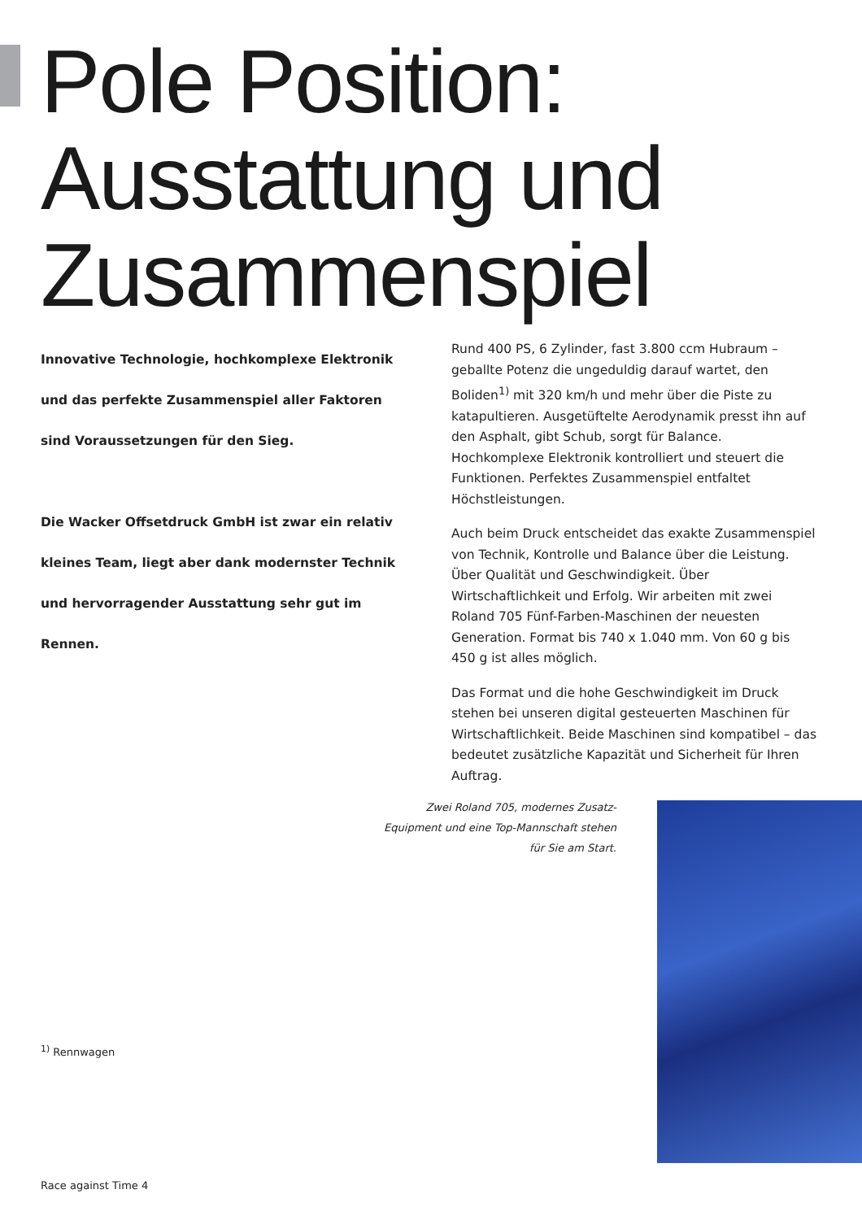Pole Position:
Ausstattung und
Zusammenspiel
Innovative Technologie, hochkomplexe Elektronik und das perfekte Zusammenspiel aller Faktoren sind Voraussetzungen für den Sieg.
Die Wacker Offsetdruck GmbH ist zwar ein relativ kleines Team, liegt aber dank modernster Technik und hervorragender Ausstattung sehr gut im Rennen.
Rund 400 PS, 6 Zylinder, fast 3.800 ccm Hubraum – geballte Potenz die ungeduldig darauf wartet, den Boliden<sup>1)</sup> mit 320 km/h und mehr über die Piste zu katapultieren. Ausgetüftelte Aerodynamik presst ihn auf den Asphalt, gibt Schub, sorgt für Balance. Hochkomplexe Elektronik kontrolliert und steuert die Funktionen. Perfektes Zusammenspiel entfaltet Höchstleistungen.
Auch beim Druck entscheidet das exakte Zusammenspiel von Technik, Kontrolle und Balance über die Leistung. Über Qualität und Geschwindigkeit. Über Wirtschaftlichkeit und Erfolg. Wir arbeiten mit zwei Roland 705 Fünf-Farben-Maschinen der neuesten Generation. Format bis 740 x 1.040 mm. Von 60 g bis 450 g ist alles möglich.
Das Format und die hohe Geschwindigkeit im Druck stehen bei unseren digital gesteuerten Maschinen für Wirtschaftlichkeit. Beide Maschinen sind kompatibel – das bedeutet zusätzliche Kapazität und Sicherheit für Ihren Auftrag.
Zwei Roland 705, modernes Zusatz-Equipment und eine Top-Mannschaft stehen für Sie am Start.
<sup>1)</sup> Rennwagen
Race against Time 4